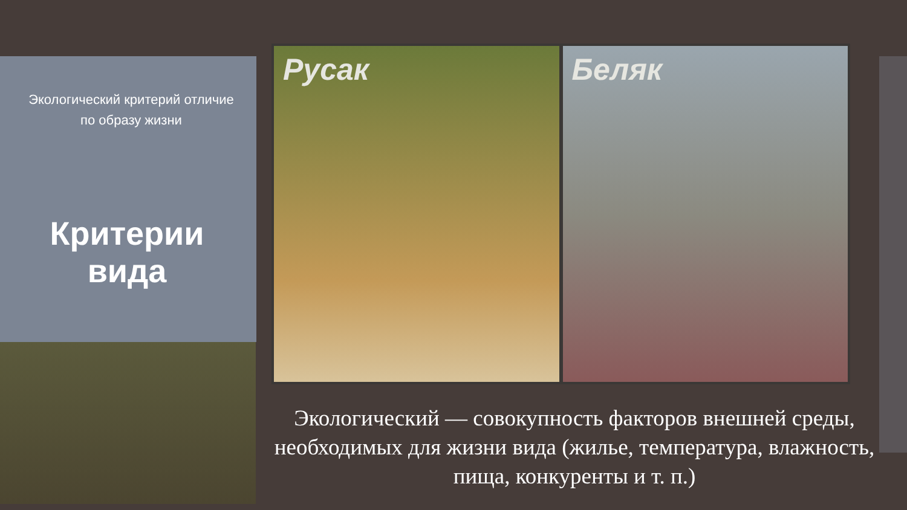Экологический критерий отличие
по образу жизни
Критерии вида
Русак
Беляк
Экологический — совокупность факторов внешней среды, необходимых для жизни вида (жилье, температура, влажность, пища, конкуренты и т. п.)